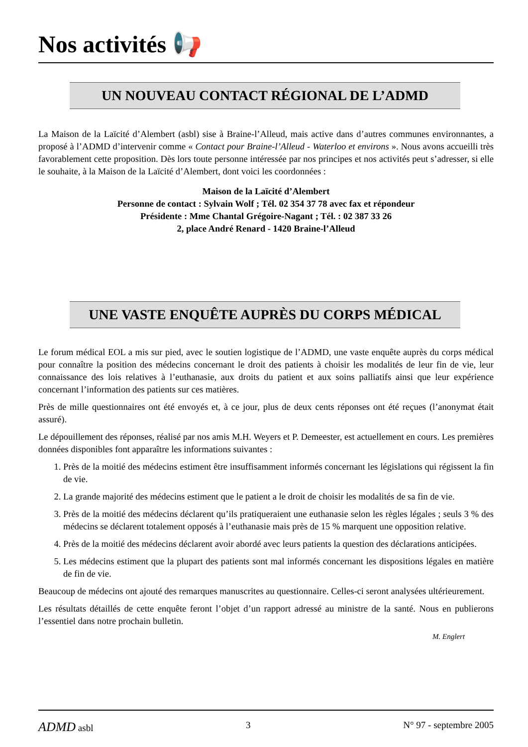Nos activités 📢
UN NOUVEAU CONTACT RÉGIONAL DE L’ADMD
La Maison de la Laïcité d’Alembert (asbl) sise à Braine-l’Alleud, mais active dans d’autres communes environnantes, a proposé à l’ADMD d’intervenir comme « Contact pour Braine-l’Alleud - Waterloo et environs ». Nous avons accueilli très favorablement cette proposition. Dès lors toute personne intéressée par nos principes et nos activités peut s’adresser, si elle le souhaite, à la Maison de la Laïcité d’Alembert, dont voici les coordonnées :
Maison de la Laïcité d’Alembert
Personne de contact : Sylvain Wolf ; Tél. 02 354 37 78 avec fax et répondeur
Présidente : Mme Chantal Grégoire-Nagant ; Tél. : 02 387 33 26
2, place André Renard - 1420 Braine-l’Alleud
UNE VASTE ENQUÊTE AUPRÈS DU CORPS MÉDICAL
Le forum médical EOL a mis sur pied, avec le soutien logistique de l’ADMD, une vaste enquête auprès du corps médical pour connaître la position des médecins concernant le droit des patients à choisir les modalités de leur fin de vie, leur connaissance des lois relatives à l’euthanasie, aux droits du patient et aux soins palliatifs ainsi que leur expérience concernant l’information des patients sur ces matières.
Près de mille questionnaires ont été envoyés et, à ce jour, plus de deux cents réponses ont été reçues (l’anonymat était assuré).
Le dépouillement des réponses, réalisé par nos amis M.H. Weyers et P. Demeester, est actuellement en cours. Les premières données disponibles font apparaître les informations suivantes :
1. Près de la moitié des médecins estiment être insuffisamment informés concernant les législations qui régissent la fin de vie.
2. La grande majorité des médecins estiment que le patient a le droit de choisir les modalités de sa fin de vie.
3. Près de la moitié des médecins déclarent qu’ils pratiqueraient une euthanasie selon les règles légales ; seuls 3 % des médecins se déclarent totalement opposés à l’euthanasie mais près de 15 % marquent une opposition relative.
4. Près de la moitié des médecins déclarent avoir abordé avec leurs patients la question des déclarations anticipées.
5. Les médecins estiment que la plupart des patients sont mal informés concernant les dispositions légales en matière de fin de vie.
Beaucoup de médecins ont ajouté des remarques manuscrites au questionnaire. Celles-ci seront analysées ultérieurement.
Les résultats détaillés de cette enquête feront l’objet d’un rapport adressé au ministre de la santé. Nous en publierons l’essentiel dans notre prochain bulletin.
M. Englert
ADMD asbl 3 N° 97 - septembre 2005